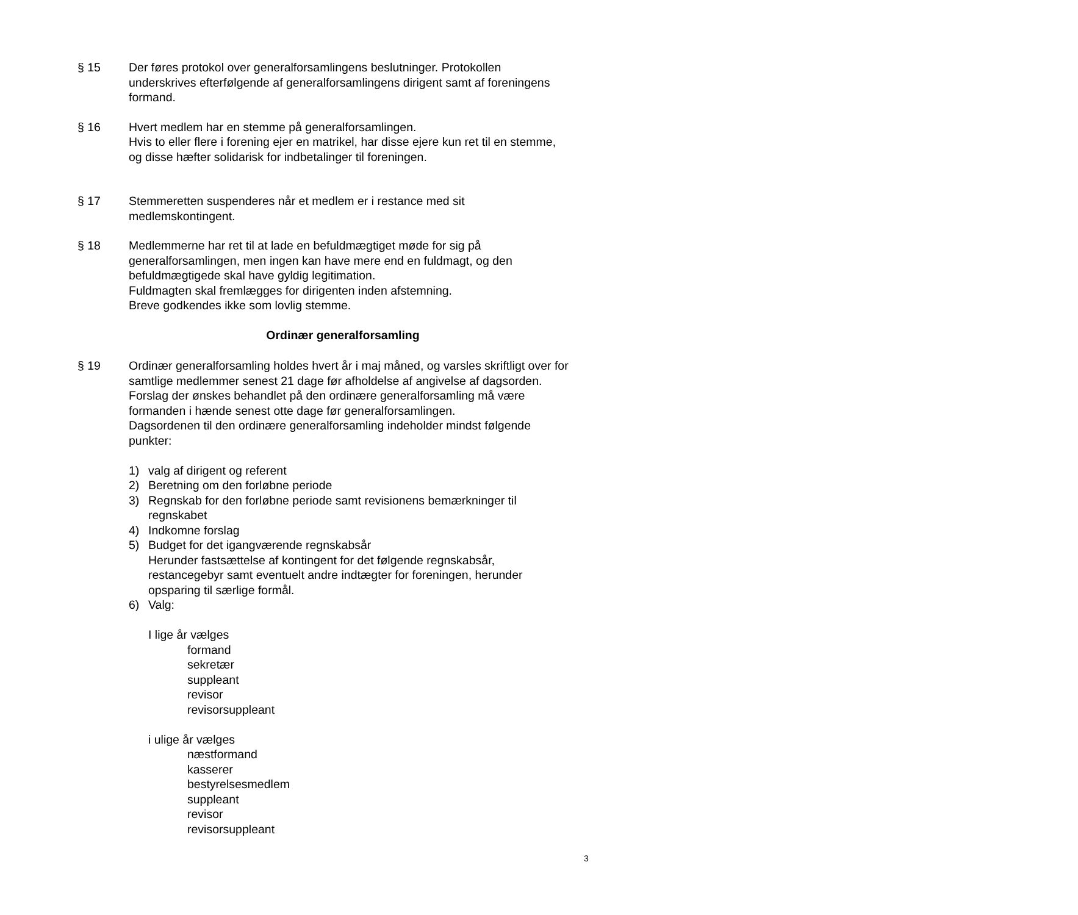§ 15 Der føres protokol over generalforsamlingens beslutninger. Protokollen underskrives efterfølgende af generalforsamlingens dirigent samt af foreningens formand.
§ 16 Hvert medlem har en stemme på generalforsamlingen.
Hvis to eller flere i forening ejer en matrikel, har disse ejere kun ret til en stemme, og disse hæfter solidarisk for indbetalinger til foreningen.
§ 17 Stemmeretten suspenderes når et medlem er i restance med sit medlemskontingent.
§ 18 Medlemmerne har ret til at lade en befuldmægtiget møde for sig på generalforsamlingen, men ingen kan have mere end en fuldmagt, og den befuldmægtigede skal have gyldig legitimation.
Fuldmagten skal fremlægges for dirigenten inden afstemning.
Breve godkendes ikke som lovlig stemme.
Ordinær generalforsamling
§ 19 Ordinær generalforsamling holdes hvert år i maj måned, og varsles skriftligt over for samtlige medlemmer senest 21 dage før afholdelse af angivelse af dagsorden.
Forslag der ønskes behandlet på den ordinære generalforsamling må være formanden i hænde senest otte dage før generalforsamlingen.
Dagsordenen til den ordinære generalforsamling indeholder mindst følgende punkter:
1) valg af dirigent og referent
2) Beretning om den forløbne periode
3) Regnskab for den forløbne periode samt revisionens bemærkninger til regnskabet
4) Indkomne forslag
5) Budget for det igangværende regnskabsår
Herunder fastsættelse af kontingent for det følgende regnskabsår, restancegebyr samt eventuelt andre indtægter for foreningen, herunder opsparing til særlige formål.
6) Valg:
I lige år vælges
formand
sekretær
suppleant
revisor
revisorsuppleant
i ulige år vælges
næstformand
kasserer
bestyrelsesmedlem
suppleant
revisor
revisorsuppleant
3